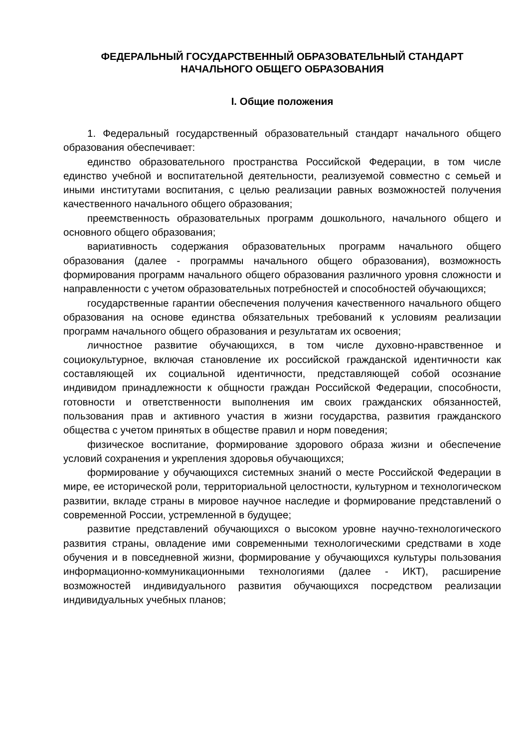ФЕДЕРАЛЬНЫЙ ГОСУДАРСТВЕННЫЙ ОБРАЗОВАТЕЛЬНЫЙ СТАНДАРТ
НАЧАЛЬНОГО ОБЩЕГО ОБРАЗОВАНИЯ
I. Общие положения
1. Федеральный государственный образовательный стандарт начального общего образования обеспечивает:
единство образовательного пространства Российской Федерации, в том числе единство учебной и воспитательной деятельности, реализуемой совместно с семьей и иными институтами воспитания, с целью реализации равных возможностей получения качественного начального общего образования;
преемственность образовательных программ дошкольного, начального общего и основного общего образования;
вариативность содержания образовательных программ начального общего образования (далее - программы начального общего образования), возможность формирования программ начального общего образования различного уровня сложности и направленности с учетом образовательных потребностей и способностей обучающихся;
государственные гарантии обеспечения получения качественного начального общего образования на основе единства обязательных требований к условиям реализации программ начального общего образования и результатам их освоения;
личностное развитие обучающихся, в том числе духовно-нравственное и социокультурное, включая становление их российской гражданской идентичности как составляющей их социальной идентичности, представляющей собой осознание индивидом принадлежности к общности граждан Российской Федерации, способности, готовности и ответственности выполнения им своих гражданских обязанностей, пользования прав и активного участия в жизни государства, развития гражданского общества с учетом принятых в обществе правил и норм поведения;
физическое воспитание, формирование здорового образа жизни и обеспечение условий сохранения и укрепления здоровья обучающихся;
формирование у обучающихся системных знаний о месте Российской Федерации в мире, ее исторической роли, территориальной целостности, культурном и технологическом развитии, вкладе страны в мировое научное наследие и формирование представлений о современной России, устремленной в будущее;
развитие представлений обучающихся о высоком уровне научно-технологического развития страны, овладение ими современными технологическими средствами в ходе обучения и в повседневной жизни, формирование у обучающихся культуры пользования информационно-коммуникационными технологиями (далее - ИКТ), расширение возможностей индивидуального развития обучающихся посредством реализации индивидуальных учебных планов;